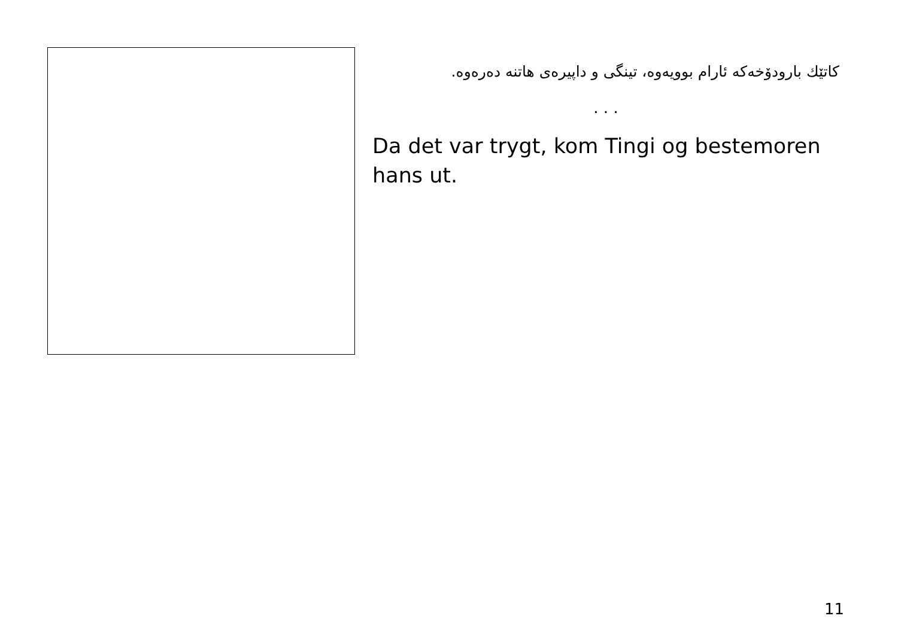کاتێك بارودۆخەکە ئارام بوویەوە، تینگی و داپیرەی هاتنە دەرەوە.
. . .
Da det var trygt, kom Tingi og bestemoren hans ut.
11